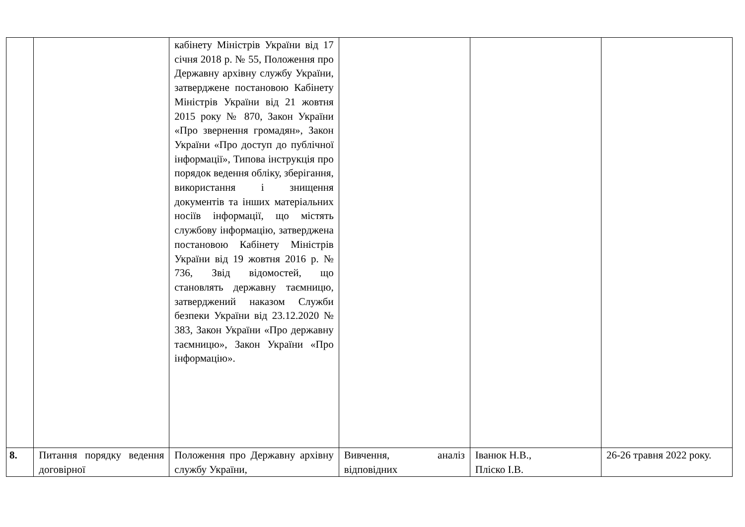| | | кабінету Міністрів України від 17 січня 2018 р. № 55, Положення про Державну архівну службу України, затверджене постановою Кабінету Міністрів України від 21 жовтня 2015 року № 870, Закон України «Про звернення громадян», Закон України «Про доступ до публічної інформації», Типова інструкція про порядок ведення обліку, зберігання, використання і знищення документів та інших матеріальних носіїв інформації, що містять службову інформацію, затверджена постановою Кабінету Міністрів України від 19 жовтня 2016 р. № 736, Звід відомостей, що становлять державну таємницю, затверджений наказом Служби безпеки України від 23.12.2020 № 383, Закон України «Про державну таємницю», Закон України «Про інформацію». | | | |
| 8. | Питання порядку ведення договірної | Положення про Державну архівну службу України, | Вивчення, аналіз відповідних | Іванюк Н.В., Пліско І.В. | 26-26 травня 2022 року. |